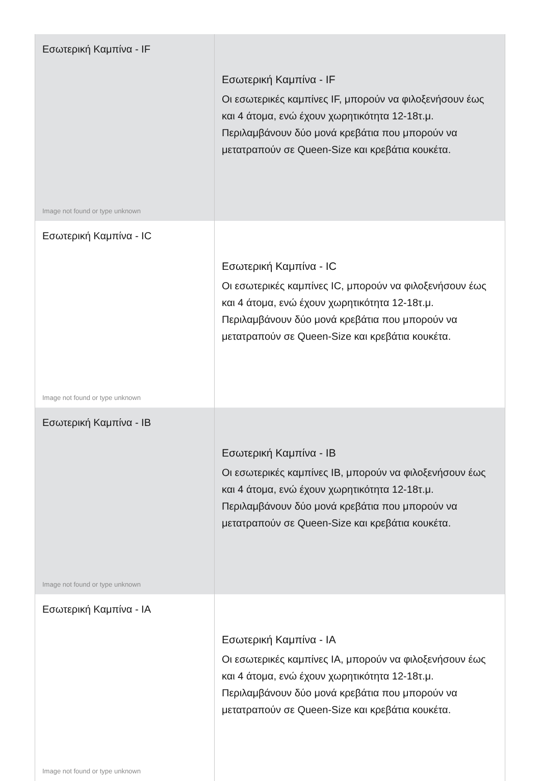| Εσωτερική Καμπίνα - IF Image not found or type unknown | Εσωτερική Καμπίνα - IF Οι εσωτερικές καμπίνες IF, μπορούν να φιλοξενήσουν έως και 4 άτομα, ενώ έχουν χωρητικότητα 12-18τ.μ. Περιλαμβάνουν δύο μονά κρεβάτια που μπορούν να μετατραπούν σε Queen-Size και κρεβάτια κουκέτα. |
| Εσωτερική Καμπίνα - IC Image not found or type unknown | Εσωτερική Καμπίνα - IC Οι εσωτερικές καμπίνες IC, μπορούν να φιλοξενήσουν έως και 4 άτομα, ενώ έχουν χωρητικότητα 12-18τ.μ. Περιλαμβάνουν δύο μονά κρεβάτια που μπορούν να μετατραπούν σε Queen-Size και κρεβάτια κουκέτα. |
| Εσωτερική Καμπίνα - IB Image not found or type unknown | Εσωτερική Καμπίνα - IB Οι εσωτερικές καμπίνες IB, μπορούν να φιλοξενήσουν έως και 4 άτομα, ενώ έχουν χωρητικότητα 12-18τ.μ. Περιλαμβάνουν δύο μονά κρεβάτια που μπορούν να μετατραπούν σε Queen-Size και κρεβάτια κουκέτα. |
| Εσωτερική Καμπίνα - IA Image not found or type unknown | Εσωτερική Καμπίνα - IA Οι εσωτερικές καμπίνες IA, μπορούν να φιλοξενήσουν έως και 4 άτομα, ενώ έχουν χωρητικότητα 12-18τ.μ. Περιλαμβάνουν δύο μονά κρεβάτια που μπορούν να μετατραπούν σε Queen-Size και κρεβάτια κουκέτα. |